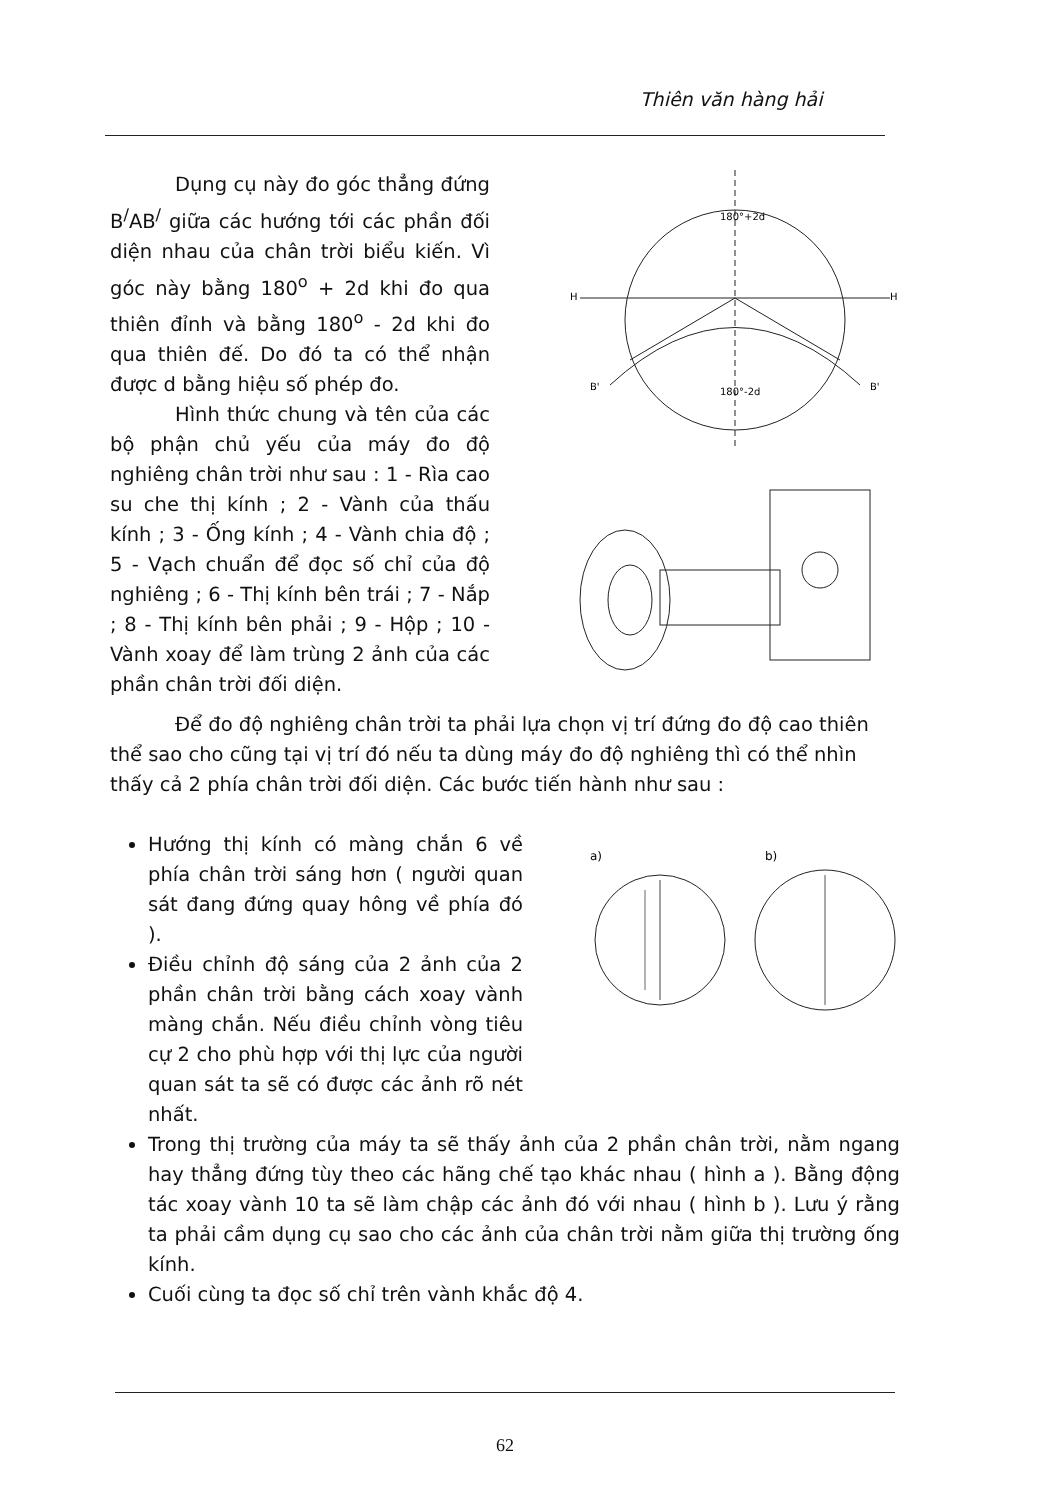Thiên văn hàng hải
Dụng cụ này đo góc thẳng đứng B<sup>/</sup>AB<sup>/</sup> giữa các hướng tới các phần đối diện nhau của chân trời biểu kiến. Vì góc này bằng 180<sup>o</sup> + 2d khi đo qua thiên đỉnh và bằng 180<sup>o</sup> - 2d khi đo qua thiên đế. Do đó ta có thể nhận được d bằng hiệu số phép đo.
Hình thức chung và tên của các bộ phận chủ yếu của máy đo độ nghiêng chân trời như sau : 1 - Rìa cao su che thị kính ; 2 - Vành của thấu kính ; 3 - Ống kính ; 4 - Vành chia độ ; 5 - Vạch chuẩn để đọc số chỉ của độ nghiêng ; 6 - Thị kính bên trái ; 7 - Nắp ; 8 - Thị kính bên phải ; 9 - Hộp ; 10 - Vành xoay để làm trùng 2 ảnh của các phần chân trời đối diện.
180°+2d
180°-2d
H
H
B'
B'
Để đo độ nghiêng chân trời ta phải lựa chọn vị trí đứng đo độ cao thiên thể sao cho cũng tại vị trí đó nếu ta dùng máy đo độ nghiêng thì có thể nhìn thấy cả 2 phía chân trời đối diện. Các bước tiến hành như sau :
Hướng thị kính có màng chắn 6 về phía chân trời sáng hơn ( người quan sát đang đứng quay hông về phía đó ).
Điều chỉnh độ sáng của 2 ảnh của 2 phần chân trời bằng cách xoay vành màng chắn. Nếu điều chỉnh vòng tiêu cự 2 cho phù hợp với thị lực của người quan sát ta sẽ có được các ảnh rõ nét nhất.
a)
b)
Trong thị trường của máy ta sẽ thấy ảnh của 2 phần chân trời, nằm ngang hay thẳng đứng tùy theo các hãng chế tạo khác nhau ( hình a ). Bằng động tác xoay vành 10 ta sẽ làm chập các ảnh đó với nhau ( hình b ). Lưu ý rằng ta phải cầm dụng cụ sao cho các ảnh của chân trời nằm giữa thị trường ống kính.
Cuối cùng ta đọc số chỉ trên vành khắc độ 4.
62